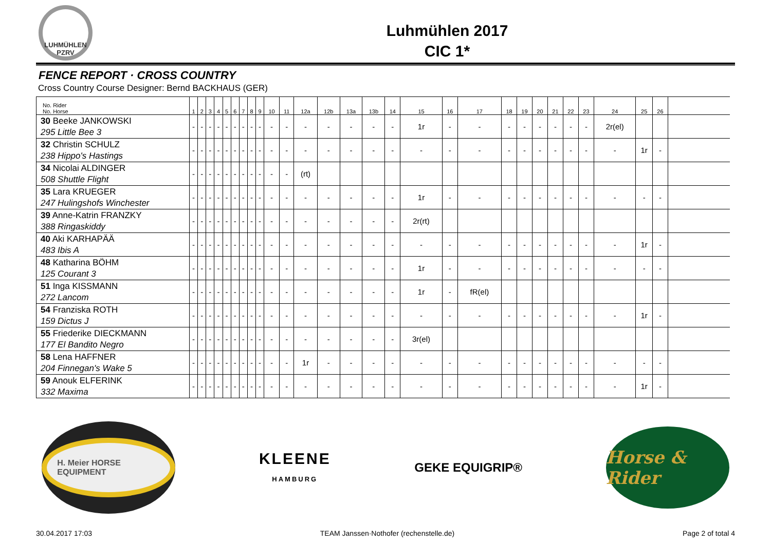LUHMÜHLEN
PZRV
Luhmühlen 2017
CIC 1*
FENCE REPORT · CROSS COUNTRY
Cross Country Course Designer: Bernd BACKHAUS (GER)
| No. Rider No. Horse | 1 | 2 | 3 | 4 | 5 | 6 | 7 | 8 | 9 | 10 | 11 | 12a | 12b | 13a | 13b | 14 | 15 | 16 | 17 | 18 | 19 | 20 | 21 | 22 | 23 | 24 | 25 | 26 | |
| --- | --- | --- | --- | --- | --- | --- | --- | --- | --- | --- | --- | --- | --- | --- | --- | --- | --- | --- | --- | --- | --- | --- | --- | --- | --- | --- | --- | --- | --- |
| 30 Beeke JANKOWSKI 295 Little Bee 3 | - | - | - | - | - | - | - | - | - | - | - | - | - | - | - | - | 1r | - | - | - | - | - | - | - | - | 2r(el) | | | |
| 32 Christin SCHULZ 238 Hippo's Hastings | - | - | - | - | - | - | - | - | - | - | - | - | - | - | - | - | - | - | - | - | - | - | - | - | - | - | 1r | - | |
| 34 Nicolai ALDINGER 508 Shuttle Flight | - | - | - | - | - | - | - | - | - | - | - | (rt) | | | | | | | | | | | | | | | | | |
| 35 Lara KRUEGER 247 Hulingshofs Winchester | - | - | - | - | - | - | - | - | - | - | - | - | - | - | - | - | 1r | - | - | - | - | - | - | - | - | - | - | - | |
| 39 Anne-Katrin FRANZKY 388 Ringaskiddy | - | - | - | - | - | - | - | - | - | - | - | - | - | - | - | - | 2r(rt) | | | | | | | | | | | | |
| 40 Aki KARHAPÄÄ 483 Ibis A | - | - | - | - | - | - | - | - | - | - | - | - | - | - | - | - | - | - | - | - | - | - | - | - | - | - | 1r | - | |
| 48 Katharina BÖHM 125 Courant 3 | - | - | - | - | - | - | - | - | - | - | - | - | - | - | - | - | 1r | - | - | - | - | - | - | - | - | - | - | - | |
| 51 Inga KISSMANN 272 Lancom | - | - | - | - | - | - | - | - | - | - | - | - | - | - | - | - | 1r | - | fR(el) | | | | | | | | | | |
| 54 Franziska ROTH 159 Dictus J | - | - | - | - | - | - | - | - | - | - | - | - | - | - | - | - | - | - | - | - | - | - | - | - | - | - | 1r | - | |
| 55 Friederike DIECKMANN 177 El Bandito Negro | - | - | - | - | - | - | - | - | - | - | - | - | - | - | - | - | 3r(el) | | | | | | | | | | | | |
| 58 Lena HAFFNER 204 Finnegan's Wake 5 | - | - | - | - | - | - | - | - | - | - | - | 1r | - | - | - | - | - | - | - | - | - | - | - | - | - | - | - | - | |
| 59 Anouk ELFERINK 332 Maxima | - | - | - | - | - | - | - | - | - | - | - | - | - | - | - | - | - | - | - | - | - | - | - | - | - | - | 1r | - | |
H. Meier HORSE EQUIPMENT
KLEENE
HAMBURG
GEKE EQUIGRIP®
Horse & Rider
30.04.2017 17:03 TEAM Janssen·Nothofer (rechenstelle.de) Page 2 of total 4